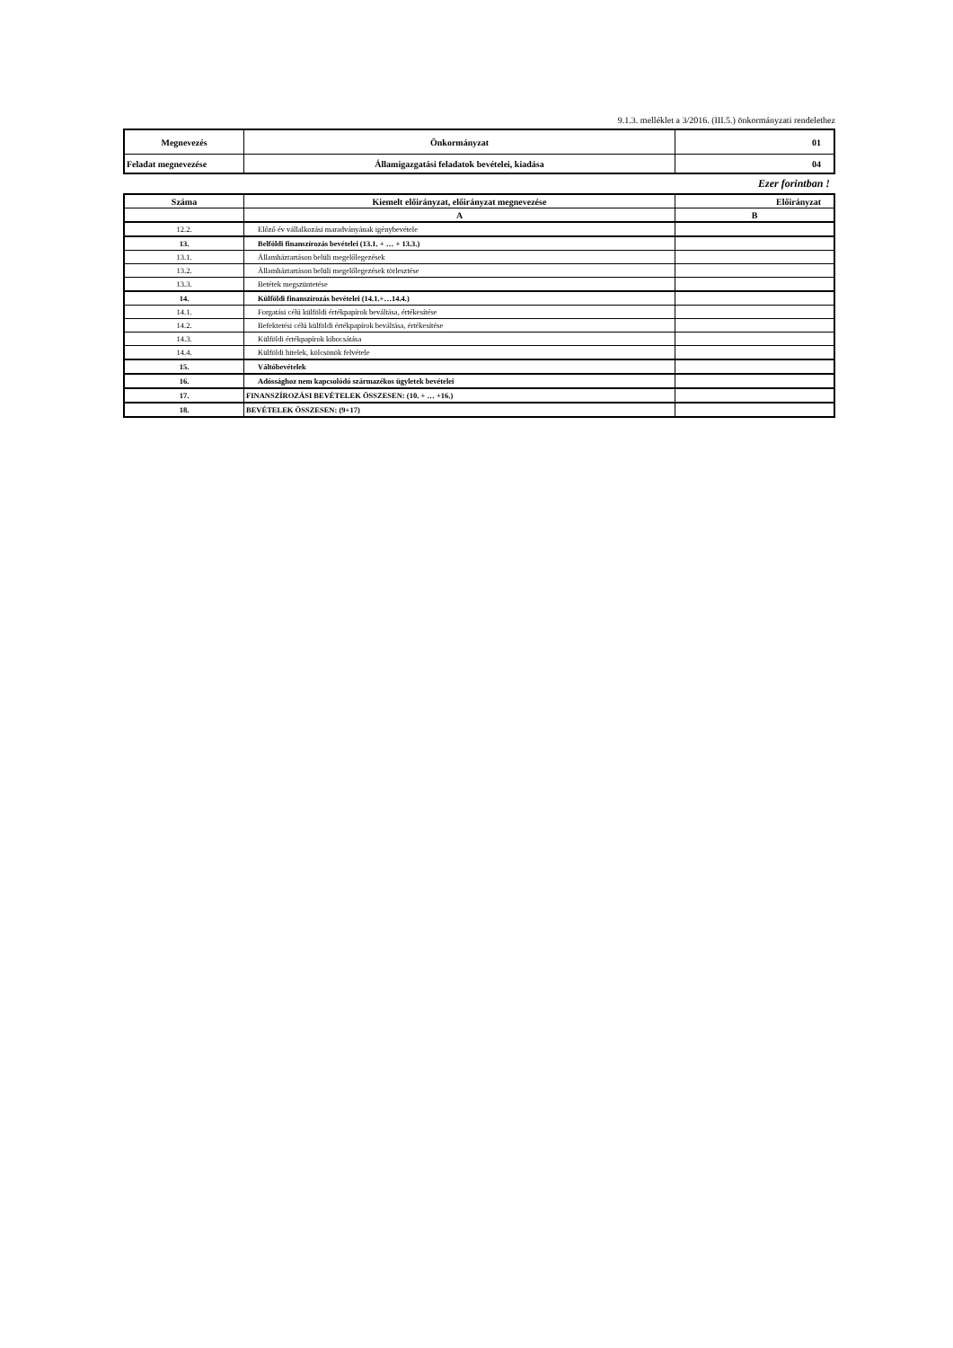9.1.3. melléklet a 3/2016. (III.5.) önkormányzati rendelethez
| Megnevezés | Önkormányzat | 01 |
| Feladat megnevezése | Államigazgatási feladatok bevételei, kiadása | 04 |
Ezer forintban !
| Száma | Kiemelt előirányzat, előirányzat megnevezése | Előirányzat |
| --- | --- | --- |
| | A | B |
| 12.2. | Előző év vállalkozási maradványának igénybevétele | |
| 13. | Belföldi finanszírozás bevételei (13.1. + … + 13.3.) | |
| 13.1. | Államháztartáson belüli megelőlegezések | |
| 13.2. | Államháztartáson belüli megelőlegezések törlesztése | |
| 13.3. | Betétek megszüntetése | |
| 14. | Külföldi finanszírozás bevételei (14.1.+…14.4.) | |
| 14.1. | Forgatási célú külföldi értékpapírok beváltása, értékesítése | |
| 14.2. | Befektetési célú külföldi értékpapírok beváltása, értékesítése | |
| 14.3. | Külföldi értékpapírok kibocsátása | |
| 14.4. | Külföldi hitelek, kölcsönök felvétele | |
| 15. | Váltóbevételek | |
| 16. | Adóssághoz nem kapcsolódó származékos ügyletek bevételei | |
| 17. | FINANSZÍROZÁSI BEVÉTELEK ÖSSZESEN: (10. + … +16.) | |
| 18. | BEVÉTELEK ÖSSZESEN: (9+17) | |